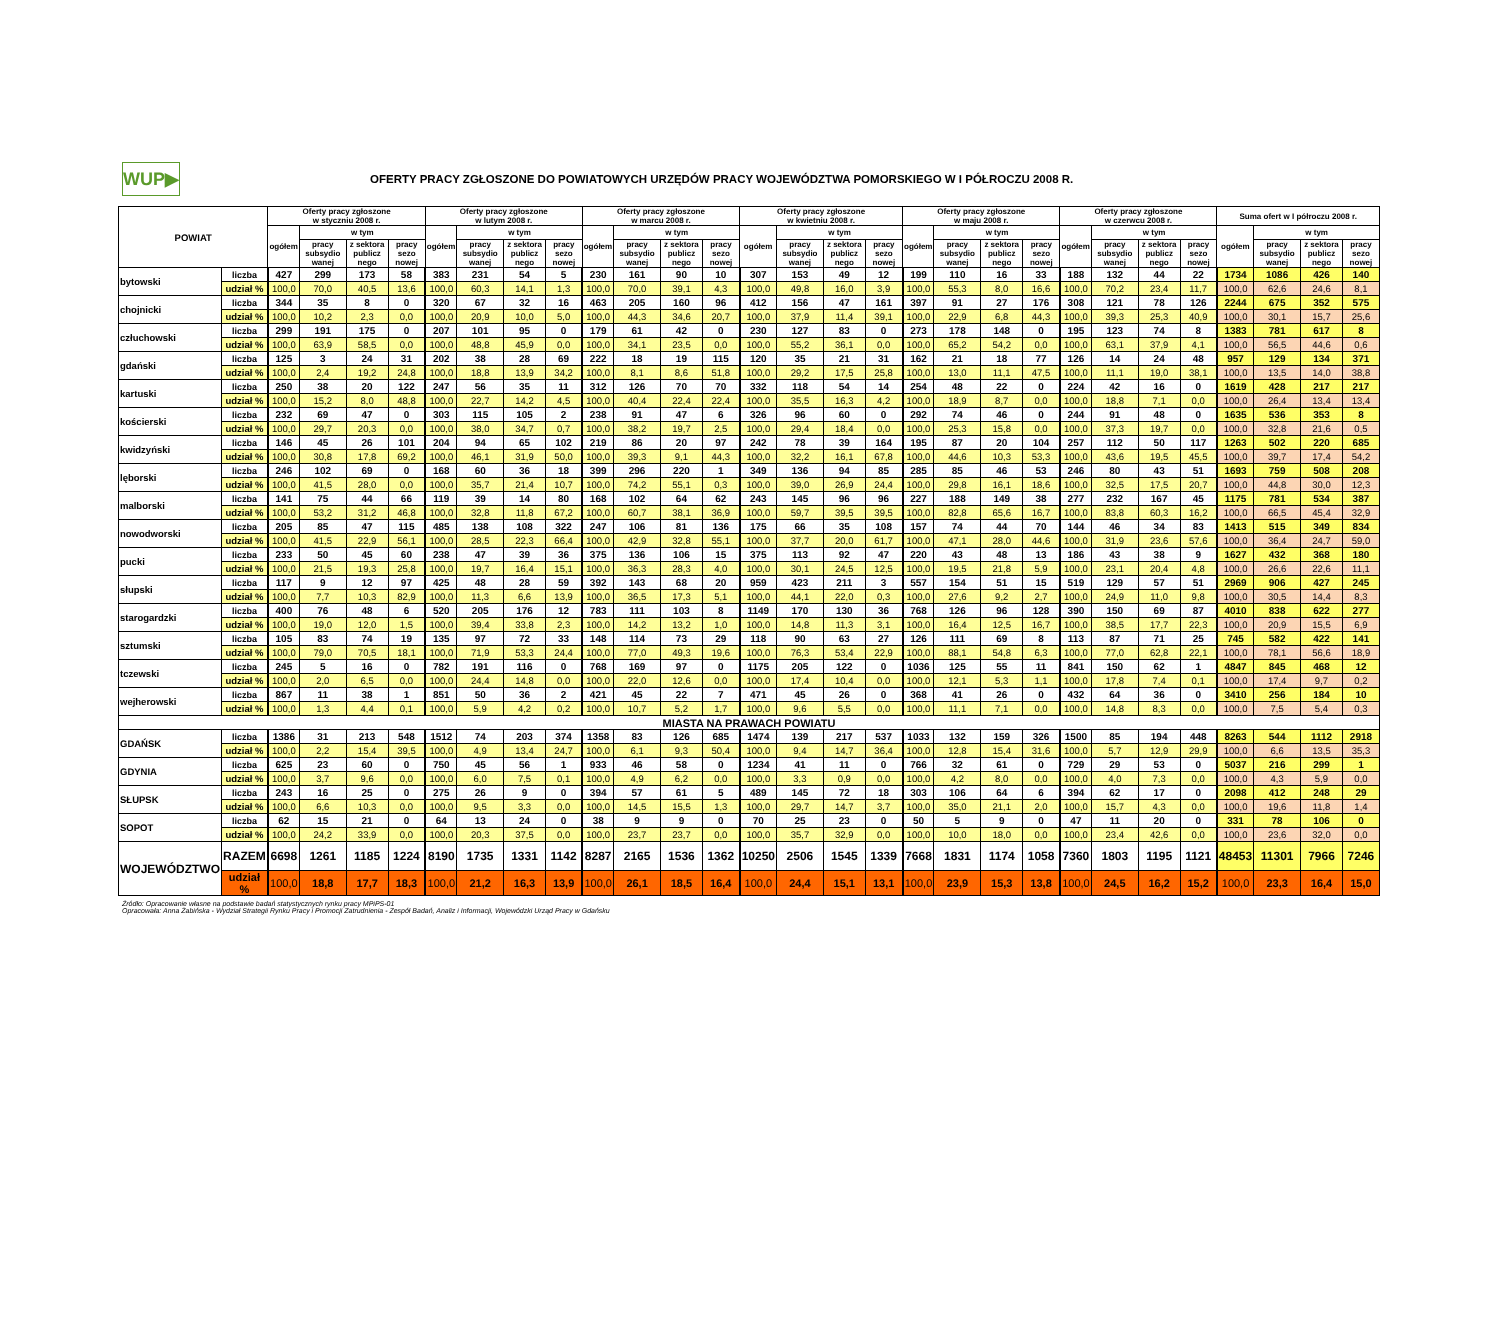WUP▶
OFERTY PRACY ZGŁOSZONE DO POWIATOWYCH URZĘDÓW PRACY WOJEWÓDZTWA POMORSKIEGO W I PÓŁROCZU 2008 R.
| POWIAT | | Oferty pracy zgłoszone w styczniu 2008 r. | | | | Oferty pracy zgłoszone w lutym 2008 r. | | | | Oferty pracy zgłoszone w marcu 2008 r. | | | | Oferty pracy zgłoszone w kwietniu 2008 r. | | | | Oferty pracy zgłoszone w maju 2008 r. | | | | Oferty pracy zgłoszone w czerwcu 2008 r. | | | | Suma ofert w I półroczu 2008 r. | | | |
| --- | --- | --- | --- | --- | --- | --- | --- | --- | --- | --- | --- | --- | --- | --- | --- | --- | --- | --- | --- | --- | --- | --- | --- | --- | --- | --- | --- | --- | --- |
| | | ogółem | w tym | | | ogółem | w tym | | | ogółem | w tym | | | ogółem | w tym | | | ogółem | w tym | | | ogółem | w tym | | | ogółem | w tym | | |
| | | | pracy subsydio wanej | z sektora publicz nego | pracy sezo nowej | | pracy subsydio wanej | z sektora publicz nego | pracy sezo nowej | | pracy subsydio wanej | z sektora publicz nego | pracy sezo nowej | | pracy subsydio wanej | z sektora publicz nego | pracy sezo nowej | | pracy subsydio wanej | z sektora publicz nego | pracy sezo nowej | | pracy subsydio wanej | z sektora publicz nego | pracy sezo nowej | | pracy subsydio wanej | z sektora publicz nego | pracy sezo nowej |
| bytowski | liczba | 427 | 299 | 173 | 58 | 383 | 231 | 54 | 5 | 230 | 161 | 90 | 10 | 307 | 153 | 49 | 12 | 199 | 110 | 16 | 33 | 188 | 132 | 44 | 22 | 1734 | 1086 | 426 | 140 |
| | udział % | 100,0 | 70,0 | 40,5 | 13,6 | 100,0 | 60,3 | 14,1 | 1,3 | 100,0 | 70,0 | 39,1 | 4,3 | 100,0 | 49,8 | 16,0 | 3,9 | 100,0 | 55,3 | 8,0 | 16,6 | 100,0 | 70,2 | 23,4 | 11,7 | 100,0 | 62,6 | 24,6 | 8,1 |
| chojnicki | liczba | 344 | 35 | 8 | 0 | 320 | 67 | 32 | 16 | 463 | 205 | 160 | 96 | 412 | 156 | 47 | 161 | 397 | 91 | 27 | 176 | 308 | 121 | 78 | 126 | 2244 | 675 | 352 | 575 |
| | udział % | 100,0 | 10,2 | 2,3 | 0,0 | 100,0 | 20,9 | 10,0 | 5,0 | 100,0 | 44,3 | 34,6 | 20,7 | 100,0 | 37,9 | 11,4 | 39,1 | 100,0 | 22,9 | 6,8 | 44,3 | 100,0 | 39,3 | 25,3 | 40,9 | 100,0 | 30,1 | 15,7 | 25,6 |
| człuchowski | liczba | 299 | 191 | 175 | 0 | 207 | 101 | 95 | 0 | 179 | 61 | 42 | 0 | 230 | 127 | 83 | 0 | 273 | 178 | 148 | 0 | 195 | 123 | 74 | 8 | 1383 | 781 | 617 | 8 |
| | udział % | 100,0 | 63,9 | 58,5 | 0,0 | 100,0 | 48,8 | 45,9 | 0,0 | 100,0 | 34,1 | 23,5 | 0,0 | 100,0 | 55,2 | 36,1 | 0,0 | 100,0 | 65,2 | 54,2 | 0,0 | 100,0 | 63,1 | 37,9 | 4,1 | 100,0 | 56,5 | 44,6 | 0,6 |
| gdański | liczba | 125 | 3 | 24 | 31 | 202 | 38 | 28 | 69 | 222 | 18 | 19 | 115 | 120 | 35 | 21 | 31 | 162 | 21 | 18 | 77 | 126 | 14 | 24 | 48 | 957 | 129 | 134 | 371 |
| | udział % | 100,0 | 2,4 | 19,2 | 24,8 | 100,0 | 18,8 | 13,9 | 34,2 | 100,0 | 8,1 | 8,6 | 51,8 | 100,0 | 29,2 | 17,5 | 25,8 | 100,0 | 13,0 | 11,1 | 47,5 | 100,0 | 11,1 | 19,0 | 38,1 | 100,0 | 13,5 | 14,0 | 38,8 |
| kartuski | liczba | 250 | 38 | 20 | 122 | 247 | 56 | 35 | 11 | 312 | 126 | 70 | 70 | 332 | 118 | 54 | 14 | 254 | 48 | 22 | 0 | 224 | 42 | 16 | 0 | 1619 | 428 | 217 | 217 |
| | udział % | 100,0 | 15,2 | 8,0 | 48,8 | 100,0 | 22,7 | 14,2 | 4,5 | 100,0 | 40,4 | 22,4 | 22,4 | 100,0 | 35,5 | 16,3 | 4,2 | 100,0 | 18,9 | 8,7 | 0,0 | 100,0 | 18,8 | 7,1 | 0,0 | 100,0 | 26,4 | 13,4 | 13,4 |
| kościerski | liczba | 232 | 69 | 47 | 0 | 303 | 115 | 105 | 2 | 238 | 91 | 47 | 6 | 326 | 96 | 60 | 0 | 292 | 74 | 46 | 0 | 244 | 91 | 48 | 0 | 1635 | 536 | 353 | 8 |
| | udział % | 100,0 | 29,7 | 20,3 | 0,0 | 100,0 | 38,0 | 34,7 | 0,7 | 100,0 | 38,2 | 19,7 | 2,5 | 100,0 | 29,4 | 18,4 | 0,0 | 100,0 | 25,3 | 15,8 | 0,0 | 100,0 | 37,3 | 19,7 | 0,0 | 100,0 | 32,8 | 21,6 | 0,5 |
| kwidzyński | liczba | 146 | 45 | 26 | 101 | 204 | 94 | 65 | 102 | 219 | 86 | 20 | 97 | 242 | 78 | 39 | 164 | 195 | 87 | 20 | 104 | 257 | 112 | 50 | 117 | 1263 | 502 | 220 | 685 |
| | udział % | 100,0 | 30,8 | 17,8 | 69,2 | 100,0 | 46,1 | 31,9 | 50,0 | 100,0 | 39,3 | 9,1 | 44,3 | 100,0 | 32,2 | 16,1 | 67,8 | 100,0 | 44,6 | 10,3 | 53,3 | 100,0 | 43,6 | 19,5 | 45,5 | 100,0 | 39,7 | 17,4 | 54,2 |
| lęborski | liczba | 246 | 102 | 69 | 0 | 168 | 60 | 36 | 18 | 399 | 296 | 220 | 1 | 349 | 136 | 94 | 85 | 285 | 85 | 46 | 53 | 246 | 80 | 43 | 51 | 1693 | 759 | 508 | 208 |
| | udział % | 100,0 | 41,5 | 28,0 | 0,0 | 100,0 | 35,7 | 21,4 | 10,7 | 100,0 | 74,2 | 55,1 | 0,3 | 100,0 | 39,0 | 26,9 | 24,4 | 100,0 | 29,8 | 16,1 | 18,6 | 100,0 | 32,5 | 17,5 | 20,7 | 100,0 | 44,8 | 30,0 | 12,3 |
| malborski | liczba | 141 | 75 | 44 | 66 | 119 | 39 | 14 | 80 | 168 | 102 | 64 | 62 | 243 | 145 | 96 | 96 | 227 | 188 | 149 | 38 | 277 | 232 | 167 | 45 | 1175 | 781 | 534 | 387 |
| | udział % | 100,0 | 53,2 | 31,2 | 46,8 | 100,0 | 32,8 | 11,8 | 67,2 | 100,0 | 60,7 | 38,1 | 36,9 | 100,0 | 59,7 | 39,5 | 39,5 | 100,0 | 82,8 | 65,6 | 16,7 | 100,0 | 83,8 | 60,3 | 16,2 | 100,0 | 66,5 | 45,4 | 32,9 |
| nowodworski | liczba | 205 | 85 | 47 | 115 | 485 | 138 | 108 | 322 | 247 | 106 | 81 | 136 | 175 | 66 | 35 | 108 | 157 | 74 | 44 | 70 | 144 | 46 | 34 | 83 | 1413 | 515 | 349 | 834 |
| | udział % | 100,0 | 41,5 | 22,9 | 56,1 | 100,0 | 28,5 | 22,3 | 66,4 | 100,0 | 42,9 | 32,8 | 55,1 | 100,0 | 37,7 | 20,0 | 61,7 | 100,0 | 47,1 | 28,0 | 44,6 | 100,0 | 31,9 | 23,6 | 57,6 | 100,0 | 36,4 | 24,7 | 59,0 |
| pucki | liczba | 233 | 50 | 45 | 60 | 238 | 47 | 39 | 36 | 375 | 136 | 106 | 15 | 375 | 113 | 92 | 47 | 220 | 43 | 48 | 13 | 186 | 43 | 38 | 9 | 1627 | 432 | 368 | 180 |
| | udział % | 100,0 | 21,5 | 19,3 | 25,8 | 100,0 | 19,7 | 16,4 | 15,1 | 100,0 | 36,3 | 28,3 | 4,0 | 100,0 | 30,1 | 24,5 | 12,5 | 100,0 | 19,5 | 21,8 | 5,9 | 100,0 | 23,1 | 20,4 | 4,8 | 100,0 | 26,6 | 22,6 | 11,1 |
| słupski | liczba | 117 | 9 | 12 | 97 | 425 | 48 | 28 | 59 | 392 | 143 | 68 | 20 | 959 | 423 | 211 | 3 | 557 | 154 | 51 | 15 | 519 | 129 | 57 | 51 | 2969 | 906 | 427 | 245 |
| | udział % | 100,0 | 7,7 | 10,3 | 82,9 | 100,0 | 11,3 | 6,6 | 13,9 | 100,0 | 36,5 | 17,3 | 5,1 | 100,0 | 44,1 | 22,0 | 0,3 | 100,0 | 27,6 | 9,2 | 2,7 | 100,0 | 24,9 | 11,0 | 9,8 | 100,0 | 30,5 | 14,4 | 8,3 |
| starogardzki | liczba | 400 | 76 | 48 | 6 | 520 | 205 | 176 | 12 | 783 | 111 | 103 | 8 | 1149 | 170 | 130 | 36 | 768 | 126 | 96 | 128 | 390 | 150 | 69 | 87 | 4010 | 838 | 622 | 277 |
| | udział % | 100,0 | 19,0 | 12,0 | 1,5 | 100,0 | 39,4 | 33,8 | 2,3 | 100,0 | 14,2 | 13,2 | 1,0 | 100,0 | 14,8 | 11,3 | 3,1 | 100,0 | 16,4 | 12,5 | 16,7 | 100,0 | 38,5 | 17,7 | 22,3 | 100,0 | 20,9 | 15,5 | 6,9 |
| sztumski | liczba | 105 | 83 | 74 | 19 | 135 | 97 | 72 | 33 | 148 | 114 | 73 | 29 | 118 | 90 | 63 | 27 | 126 | 111 | 69 | 8 | 113 | 87 | 71 | 25 | 745 | 582 | 422 | 141 |
| | udział % | 100,0 | 79,0 | 70,5 | 18,1 | 100,0 | 71,9 | 53,3 | 24,4 | 100,0 | 77,0 | 49,3 | 19,6 | 100,0 | 76,3 | 53,4 | 22,9 | 100,0 | 88,1 | 54,8 | 6,3 | 100,0 | 77,0 | 62,8 | 22,1 | 100,0 | 78,1 | 56,6 | 18,9 |
| tczewski | liczba | 245 | 5 | 16 | 0 | 782 | 191 | 116 | 0 | 768 | 169 | 97 | 0 | 1175 | 205 | 122 | 0 | 1036 | 125 | 55 | 11 | 841 | 150 | 62 | 1 | 4847 | 845 | 468 | 12 |
| | udział % | 100,0 | 2,0 | 6,5 | 0,0 | 100,0 | 24,4 | 14,8 | 0,0 | 100,0 | 22,0 | 12,6 | 0,0 | 100,0 | 17,4 | 10,4 | 0,0 | 100,0 | 12,1 | 5,3 | 1,1 | 100,0 | 17,8 | 7,4 | 0,1 | 100,0 | 17,4 | 9,7 | 0,2 |
| wejherowski | liczba | 867 | 11 | 38 | 1 | 851 | 50 | 36 | 2 | 421 | 45 | 22 | 7 | 471 | 45 | 26 | 0 | 368 | 41 | 26 | 0 | 432 | 64 | 36 | 0 | 3410 | 256 | 184 | 10 |
| | udział % | 100,0 | 1,3 | 4,4 | 0,1 | 100,0 | 5,9 | 4,2 | 0,2 | 100,0 | 10,7 | 5,2 | 1,7 | 100,0 | 9,6 | 5,5 | 0,0 | 100,0 | 11,1 | 7,1 | 0,0 | 100,0 | 14,8 | 8,3 | 0,0 | 100,0 | 7,5 | 5,4 | 0,3 |
| MIASTA NA PRAWACH POWIATU | | | | | | | | | | | | | | | | | | | | | | | | | | | | | |
| GDAŃSK | liczba | 1386 | 31 | 213 | 548 | 1512 | 74 | 203 | 374 | 1358 | 83 | 126 | 685 | 1474 | 139 | 217 | 537 | 1033 | 132 | 159 | 326 | 1500 | 85 | 194 | 448 | 8263 | 544 | 1112 | 2918 |
| | udział % | 100,0 | 2,2 | 15,4 | 39,5 | 100,0 | 4,9 | 13,4 | 24,7 | 100,0 | 6,1 | 9,3 | 50,4 | 100,0 | 9,4 | 14,7 | 36,4 | 100,0 | 12,8 | 15,4 | 31,6 | 100,0 | 5,7 | 12,9 | 29,9 | 100,0 | 6,6 | 13,5 | 35,3 |
| GDYNIA | liczba | 625 | 23 | 60 | 0 | 750 | 45 | 56 | 1 | 933 | 46 | 58 | 0 | 1234 | 41 | 11 | 0 | 766 | 32 | 61 | 0 | 729 | 29 | 53 | 0 | 5037 | 216 | 299 | 1 |
| | udział % | 100,0 | 3,7 | 9,6 | 0,0 | 100,0 | 6,0 | 7,5 | 0,1 | 100,0 | 4,9 | 6,2 | 0,0 | 100,0 | 3,3 | 0,9 | 0,0 | 100,0 | 4,2 | 8,0 | 0,0 | 100,0 | 4,0 | 7,3 | 0,0 | 100,0 | 4,3 | 5,9 | 0,0 |
| SŁUPSK | liczba | 243 | 16 | 25 | 0 | 275 | 26 | 9 | 0 | 394 | 57 | 61 | 5 | 489 | 145 | 72 | 18 | 303 | 106 | 64 | 6 | 394 | 62 | 17 | 0 | 2098 | 412 | 248 | 29 |
| | udział % | 100,0 | 6,6 | 10,3 | 0,0 | 100,0 | 9,5 | 3,3 | 0,0 | 100,0 | 14,5 | 15,5 | 1,3 | 100,0 | 29,7 | 14,7 | 3,7 | 100,0 | 35,0 | 21,1 | 2,0 | 100,0 | 15,7 | 4,3 | 0,0 | 100,0 | 19,6 | 11,8 | 1,4 |
| SOPOT | liczba | 62 | 15 | 21 | 0 | 64 | 13 | 24 | 0 | 38 | 9 | 9 | 0 | 70 | 25 | 23 | 0 | 50 | 5 | 9 | 0 | 47 | 11 | 20 | 0 | 331 | 78 | 106 | 0 |
| | udział % | 100,0 | 24,2 | 33,9 | 0,0 | 100,0 | 20,3 | 37,5 | 0,0 | 100,0 | 23,7 | 23,7 | 0,0 | 100,0 | 35,7 | 32,9 | 0,0 | 100,0 | 10,0 | 18,0 | 0,0 | 100,0 | 23,4 | 42,6 | 0,0 | 100,0 | 23,6 | 32,0 | 0,0 |
| WOJEWÓDZTWO | RAZEM | 6698 | 1261 | 1185 | 1224 | 8190 | 1735 | 1331 | 1142 | 8287 | 2165 | 1536 | 1362 | 10250 | 2506 | 1545 | 1339 | 7668 | 1831 | 1174 | 1058 | 7360 | 1803 | 1195 | 1121 | 48453 | 11301 | 7966 | 7246 |
| | udział % | 100,0 | 18,8 | 17,7 | 18,3 | 100,0 | 21,2 | 16,3 | 13,9 | 100,0 | 26,1 | 18,5 | 16,4 | 100,0 | 24,4 | 15,1 | 13,1 | 100,0 | 23,9 | 15,3 | 13,8 | 100,0 | 24,5 | 16,2 | 15,2 | 100,0 | 23,3 | 16,4 | 15,0 |
Źródło: Opracowanie własne na podstawie badań statystycznych rynku pracy MPiPS-01
Opracowała: Anna Żabińska - Wydział Strategii Rynku Pracy i Promocji Zatrudnienia - Zespół Badań, Analiz i Informacji, Wojewódzki Urząd Pracy w Gdańsku